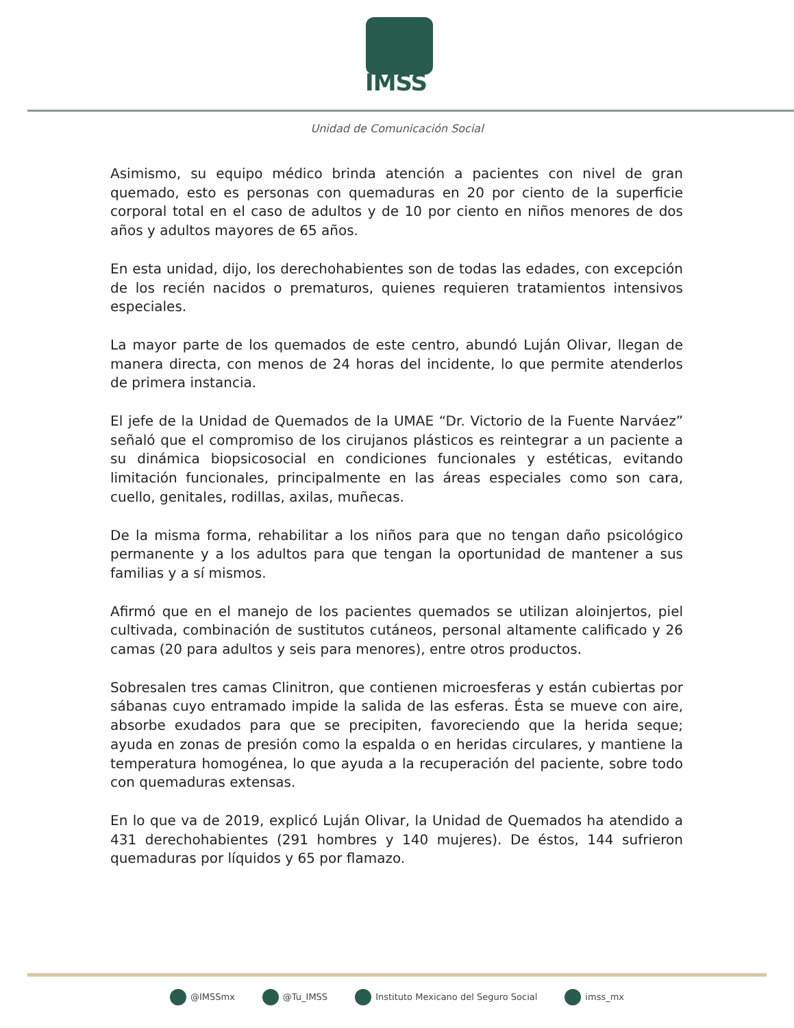IMSS
Unidad de Comunicación Social
Asimismo, su equipo médico brinda atención a pacientes con nivel de gran quemado, esto es personas con quemaduras en 20 por ciento de la superficie corporal total en el caso de adultos y de 10 por ciento en niños menores de dos años y adultos mayores de 65 años.
En esta unidad, dijo, los derechohabientes son de todas las edades, con excepción de los recién nacidos o prematuros, quienes requieren tratamientos intensivos especiales.
La mayor parte de los quemados de este centro, abundó Luján Olivar, llegan de manera directa, con menos de 24 horas del incidente, lo que permite atenderlos de primera instancia.
El jefe de la Unidad de Quemados de la UMAE “Dr. Victorio de la Fuente Narváez” señaló que el compromiso de los cirujanos plásticos es reintegrar a un paciente a su dinámica biopsicosocial en condiciones funcionales y estéticas, evitando limitación funcionales, principalmente en las áreas especiales como son cara, cuello, genitales, rodillas, axilas, muñecas.
De la misma forma, rehabilitar a los niños para que no tengan daño psicológico permanente y a los adultos para que tengan la oportunidad de mantener a sus familias y a sí mismos.
Afirmó que en el manejo de los pacientes quemados se utilizan aloinjertos, piel cultivada, combinación de sustitutos cutáneos, personal altamente calificado y 26 camas (20 para adultos y seis para menores), entre otros productos.
Sobresalen tres camas Clinitron, que contienen microesferas y están cubiertas por sábanas cuyo entramado impide la salida de las esferas. Ésta se mueve con aire, absorbe exudados para que se precipiten, favoreciendo que la herida seque; ayuda en zonas de presión como la espalda o en heridas circulares, y mantiene la temperatura homogénea, lo que ayuda a la recuperación del paciente, sobre todo con quemaduras extensas.
En lo que va de 2019, explicó Luján Olivar, la Unidad de Quemados ha atendido a 431 derechohabientes (291 hombres y 140 mujeres). De éstos, 144 sufrieron quemaduras por líquidos y 65 por flamazo.
@IMSSmx @Tu_IMSS Instituto Mexicano del Seguro Social imss_mx